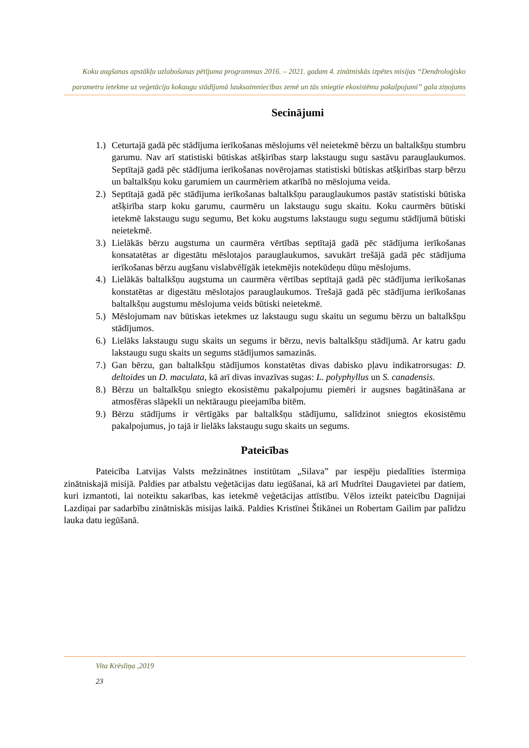Koku augšanas apstākļu uzlabošanas pētījuma programmas 2016. – 2021. gadam 4. zinātniskās izpētes misijas “Dendroloģisko parametru ietekme uz veģetāciju kokaugu stādījumā lauksaimniecības zemē un tās sniegtie ekosistēmu pakalpojumi” gala ziņojums
Secinājumi
1.) Ceturtajā gadā pēc stādījuma ierīkošanas mēslojums vēl neietekmē bērzu un baltalkšņu stumbru garumu. Nav arī statistiski būtiskas atšķirības starp lakstaugu sugu sastāvu parauglaukumos. Septītajā gadā pēc stādījuma ierīkošanas novērojamas statistiski būtiskas atšķirības starp bērzu un baltalkšņu koku garumiem un caurmēriem atkarībā no mēslojuma veida.
2.) Septītajā gadā pēc stādījuma ierīkošanas baltalkšņu parauglaukumos pastāv statistiski būtiska atšķirība starp koku garumu, caurmēru un lakstaugu sugu skaitu. Koku caurmērs būtiski ietekmē lakstaugu sugu segumu, Bet koku augstums lakstaugu sugu segumu stādījumā būtiski neietekmē.
3.) Lielākās bērzu augstuma un caurmēra vērtības septītajā gadā pēc stādījuma ierīkošanas konsatatētas ar digestātu mēslotajos parauglaukumos, savukārt trešājā gadā pēc stādījuma ierīkošanas bērzu augšanu vislabvēlīgāk ietekmējis notekūdeņu dūņu mēslojums.
4.) Lielākās baltalkšņu augstuma un caurmēra vērtības septītajā gadā pēc stādījuma ierīkošanas konstatētas ar digestātu mēslotajos parauglaukumos. Trešajā gadā pēc stādījuma ierīkošanas baltalkšņu augstumu mēslojuma veids būtiski neietekmē.
5.) Mēslojumam nav būtiskas ietekmes uz lakstaugu sugu skaitu un segumu bērzu un baltalkšņu stādījumos.
6.) Lielāks lakstaugu sugu skaits un segums ir bērzu, nevis baltalkšņu stādījumā. Ar katru gadu lakstaugu sugu skaits un segums stādījumos samazinās.
7.) Gan bērzu, gan baltalkšņu stādījumos konstatētas divas dabisko pļavu indikatrorsugas: D. deltoides un D. maculata, kā arī divas invazīvas sugas: L. polyphyllus un S. canadensis.
8.) Bērzu un baltalkšņu sniegto ekosistēmu pakalpojumu piemēri ir augsnes bagātināšana ar atmosfēras slāpekli un nektāraugu pieejamība bitēm.
9.) Bērzu stādījums ir vērtīgāks par baltalkšņu stādījumu, salīdzinot sniegtos ekosistēmu pakalpojumus, jo tajā ir lielāks lakstaugu sugu skaits un segums.
Pateicības
Pateicība Latvijas Valsts mežzinātnes institūtam „Silava” par iespēju piedalīties īstermiņa zinātniskajā misijā. Paldies par atbalstu veģetācijas datu iegūšanai, kā arī Mudrītei Daugavietei par datiem, kuri izmantoti, lai noteiktu sakarības, kas ietekmē veģetācijas attīstību. Vēlos izteikt pateicību Dagnijai Lazdiņai par sadarbību zinātniskās misijas laikā. Paldies Kristīnei Štikānei un Robertam Gailim par palīdzu lauka datu iegūšanā.
Vita Krēsliņa ,2019
23